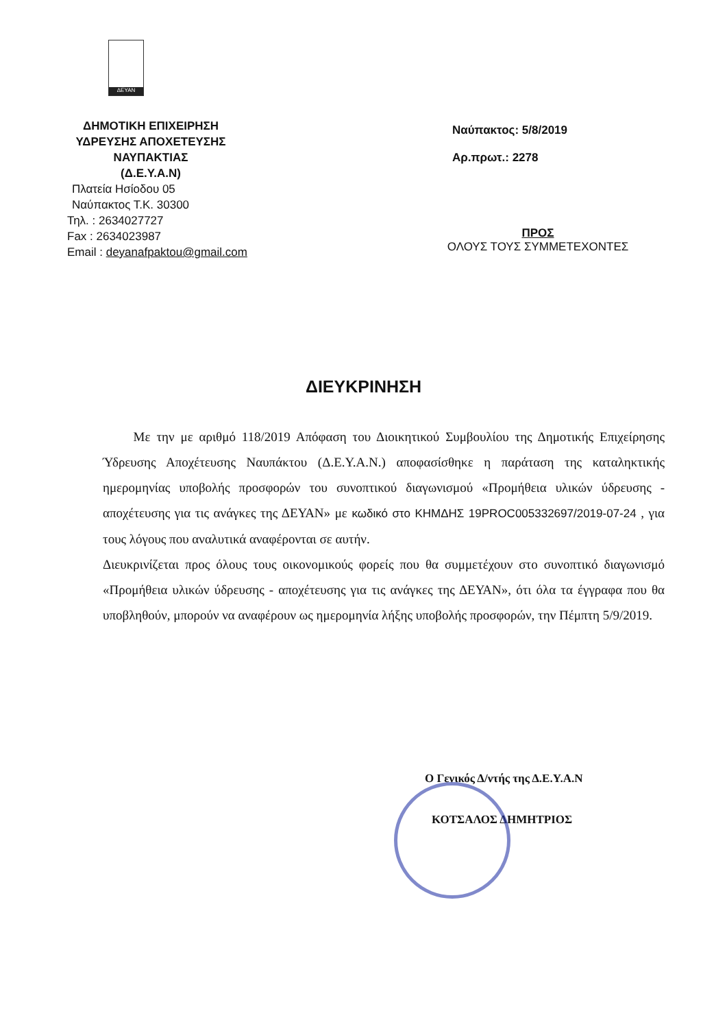ΔΕΥΑΝ
ΔΗΜΟΤΙΚΗ ΕΠΙΧΕΙΡΗΣΗ
ΥΔΡΕΥΣΗΣ ΑΠΟΧΕΤΕΥΣΗΣ
ΝΑΥΠΑΚΤΙΑΣ
(Δ.Ε.Υ.Α.Ν)
Πλατεία Ησίοδου 05
Ναύπακτος Τ.Κ. 30300
Τηλ. : 2634027727
Fax : 2634023987
Email : deyanafpaktou@gmail.com
Ναύπακτος: 5/8/2019
Αρ.πρωτ.: 2278
ΠΡΟΣ
ΟΛΟΥΣ ΤΟΥΣ ΣΥΜΜΕΤΕΧΟΝΤΕΣ
ΔΙΕΥΚΡΙΝΗΣΗ
Με την με αριθμό 118/2019 Απόφαση του Διοικητικού Συμβουλίου της Δημοτικής Επιχείρησης Ύδρευσης Αποχέτευσης Ναυπάκτου (Δ.Ε.Υ.Α.Ν.) αποφασίσθηκε η παράταση της καταληκτικής ημερομηνίας υποβολής προσφορών του συνοπτικού διαγωνισμού «Προμήθεια υλικών ύδρευσης - αποχέτευσης για τις ανάγκες της ΔΕΥΑΝ» με κωδικό στο ΚΗΜΔΗΣ 19PROC005332697/2019-07-24 , για τους λόγους που αναλυτικά αναφέρονται σε αυτήν.
Διευκρινίζεται προς όλους τους οικονομικούς φορείς που θα συμμετέχουν στο συνοπτικό διαγωνισμό «Προμήθεια υλικών ύδρευσης - αποχέτευσης για τις ανάγκες της ΔΕΥΑΝ», ότι όλα τα έγγραφα που θα υποβληθούν, μπορούν να αναφέρουν ως ημερομηνία λήξης υποβολής προσφορών, την Πέμπτη 5/9/2019.
Ο Γενικός Δ/ντής της Δ.Ε.Υ.Α.Ν
ΚΟΤΣΑΛΟΣ ΔΗΜΗΤΡΙΟΣ